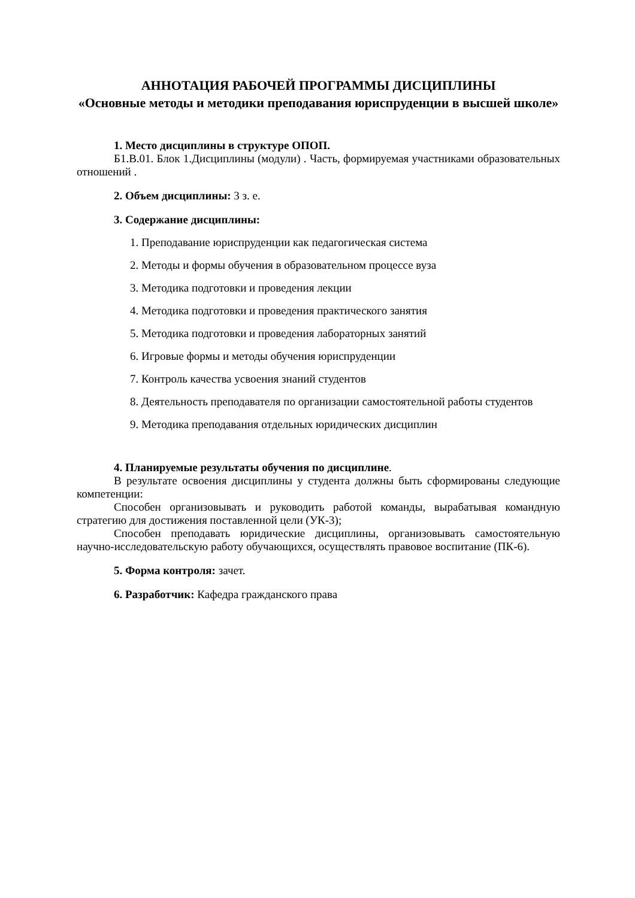АННОТАЦИЯ РАБОЧЕЙ ПРОГРАММЫ ДИСЦИПЛИНЫ
«Основные методы и методики преподавания юриспруденции в высшей школе»
1. Место дисциплины в структуре ОПОП.
Б1.В.01. Блок 1.Дисциплины (модули) . Часть, формируемая участниками образовательных отношений .
2. Объем дисциплины: 3 з. е.
3. Содержание дисциплины:
1. Преподавание юриспруденции как педагогическая система
2. Методы и формы обучения в образовательном процессе вуза
3. Методика подготовки и проведения лекции
4. Методика подготовки и проведения практического занятия
5. Методика подготовки и проведения лабораторных занятий
6. Игровые формы и методы обучения юриспруденции
7. Контроль качества усвоения знаний студентов
8. Деятельность преподавателя по организации самостоятельной работы студентов
9. Методика преподавания отдельных юридических дисциплин
4. Планируемые результаты обучения по дисциплине.
В результате освоения дисциплины у студента должны быть сформированы следующие компетенции:
Способен организовывать и руководить работой команды, вырабатывая командную стратегию для достижения поставленной цели (УК-3);
Способен преподавать юридические дисциплины, организовывать самостоятельную научно-исследовательскую работу обучающихся, осуществлять правовое воспитание (ПК-6).
5. Форма контроля: зачет.
6. Разработчик: Кафедра гражданского права